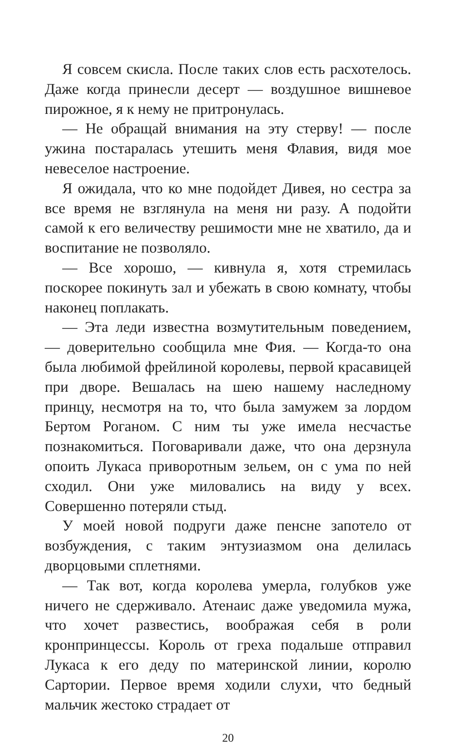Я совсем скисла. После таких слов есть расхотелось. Даже когда принесли десерт — воздушное вишневое пирожное, я к нему не притронулась.
— Не обращай внимания на эту стерву! — после ужина постаралась утешить меня Флавия, видя мое невеселое настроение.
Я ожидала, что ко мне подойдет Дивея, но сестра за все время не взглянула на меня ни разу. А подойти самой к его величеству решимости мне не хватило, да и воспитание не позволяло.
— Все хорошо, — кивнула я, хотя стремилась поскорее покинуть зал и убежать в свою комнату, чтобы наконец поплакать.
— Эта леди известна возмутительным поведением, — доверительно сообщила мне Фия. — Когда-то она была любимой фрейлиной королевы, первой красавицей при дворе. Вешалась на шею нашему наследному принцу, несмотря на то, что была замужем за лордом Бертом Роганом. С ним ты уже имела несчастье познакомиться. Поговаривали даже, что она дерзнула опоить Лукаса приворотным зельем, он с ума по ней сходил. Они уже миловались на виду у всех. Совершенно потеряли стыд.
У моей новой подруги даже пенсне запотело от возбуждения, с таким энтузиазмом она делилась дворцовыми сплетнями.
— Так вот, когда королева умерла, голубков уже ничего не сдерживало. Атенаис даже уведомила мужа, что хочет развестись, воображая себя в роли кронпринцессы. Король от греха подальше отправил Лукаса к его деду по материнской линии, королю Сартории. Первое время ходили слухи, что бедный мальчик жестоко страдает от
20